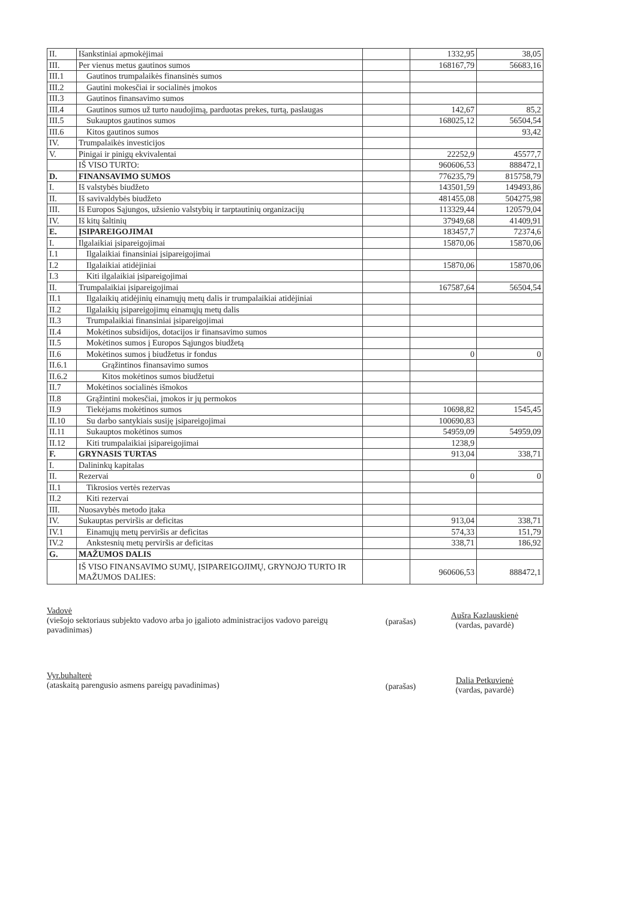| II. | Išankstiniai apmokėjimai | | 1332,95 | 38,05 |
| III. | Per vienus metus gautinos sumos | | 168167,79 | 56683,16 |
| III.1 | Gautinos trumpalaikės finansinės sumos | | | |
| III.2 | Gautini mokesčiai ir socialinės įmokos | | | |
| III.3 | Gautinos finansavimo sumos | | | |
| III.4 | Gautinos sumos už turto naudojimą, parduotas prekes, turtą, paslaugas | | 142,67 | 85,2 |
| III.5 | Sukauptos gautinos sumos | | 168025,12 | 56504,54 |
| III.6 | Kitos gautinos sumos | | | 93,42 |
| IV. | Trumpalaikės investicijos | | | |
| V. | Pinigai ir pinigų ekvivalentai | | 22252,9 | 45577,7 |
| | IŠ VISO TURTO: | | 960606,53 | 888472,1 |
| D. | FINANSAVIMO SUMOS | | 776235,79 | 815758,79 |
| I. | Iš valstybės biudžeto | | 143501,59 | 149493,86 |
| II. | Iš savivaldybės biudžeto | | 481455,08 | 504275,98 |
| III. | Iš Europos Sąjungos, užsienio valstybių ir tarptautinių organizacijų | | 113329,44 | 120579,04 |
| IV. | Iš kitų šaltinių | | 37949,68 | 41409,91 |
| E. | ĮSIPAREIGOJIMAI | | 183457,7 | 72374,6 |
| I. | Ilgalaikiai įsipareigojimai | | 15870,06 | 15870,06 |
| I.1 | Ilgalaikiai finansiniai įsipareigojimai | | | |
| I.2 | Ilgalaikiai atidėjiniai | | 15870,06 | 15870,06 |
| I.3 | Kiti ilgalaikiai įsipareigojimai | | | |
| II. | Trumpalaikiai įsipareigojimai | | 167587,64 | 56504,54 |
| II.1 | Ilgalaikių atidėjinių einamųjų metų dalis ir trumpalaikiai atidėjiniai | | | |
| II.2 | Ilgalaikių įsipareigojimų einamųjų metų dalis | | | |
| II.3 | Trumpalaikiai finansiniai įsipareigojimai | | | |
| II.4 | Mokėtinos subsidijos, dotacijos ir finansavimo sumos | | | |
| II.5 | Mokėtinos sumos į Europos Sąjungos biudžetą | | | |
| II.6 | Mokėtinos sumos į biudžetus ir fondus | | 0 | 0 |
| II.6.1 | Grąžintinos finansavimo sumos | | | |
| II.6.2 | Kitos mokėtinos sumos biudžetui | | | |
| II.7 | Mokėtinos socialinės išmokos | | | |
| II.8 | Grąžintini mokesčiai, įmokos ir jų permokos | | | |
| II.9 | Tiekėjams mokėtinos sumos | | 10698,82 | 1545,45 |
| II.10 | Su darbo santykiais susiję įsipareigojimai | | 100690,83 | |
| II.11 | Sukauptos mokėtinos sumos | | 54959,09 | 54959,09 |
| II.12 | Kiti trumpalaikiai įsipareigojimai | | 1238,9 | |
| F. | GRYNASIS TURTAS | | 913,04 | 338,71 |
| I. | Dalininkų kapitalas | | | |
| II. | Rezervai | | 0 | 0 |
| II.1 | Tikrosios vertės rezervas | | | |
| II.2 | Kiti rezervai | | | |
| III. | Nuosavybės metodo įtaka | | | |
| IV. | Sukauptas perviršis ar deficitas | | 913,04 | 338,71 |
| IV.1 | Einamųjų metų perviršis ar deficitas | | 574,33 | 151,79 |
| IV.2 | Ankstesnių metų perviršis ar deficitas | | 338,71 | 186,92 |
| G. | MAŽUMOS DALIS | | | |
| | IŠ VISO FINANSAVIMO SUMŲ, ĮSIPAREIGOJIMŲ, GRYNOJO TURTO IR MAŽUMOS DALIES: | | 960606,53 | 888472,1 |
Vadovė
(viešojo sektoriaus subjekto vadovo arba jo įgalioto administracijos vadovo pareigų pavadinimas)
(parašas)
Aušra Kazlauskienė
(vardas, pavardė)
Vyr.buhalterė
(ataskaitą parengusio asmens pareigų pavadinimas)
(parašas)
Dalia Petkuvienė
(vardas, pavardė)